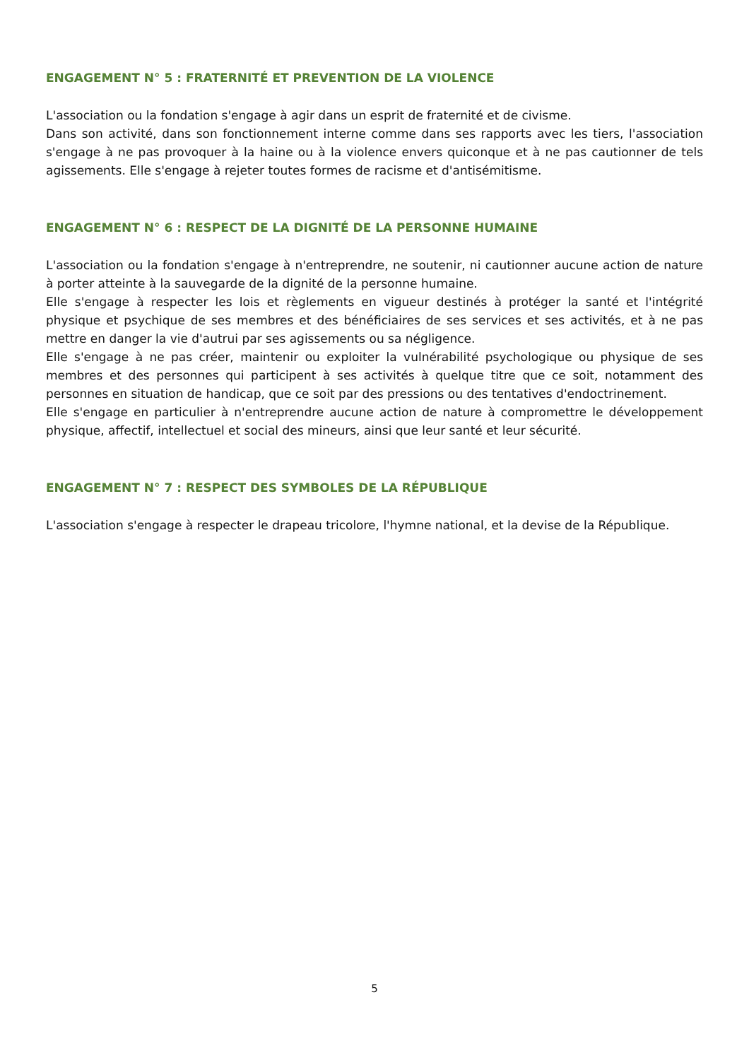ENGAGEMENT N° 5 : FRATERNITÉ ET PREVENTION DE LA VIOLENCE
L'association ou la fondation s'engage à agir dans un esprit de fraternité et de civisme.
Dans son activité, dans son fonctionnement interne comme dans ses rapports avec les tiers, l'association s'engage à ne pas provoquer à la haine ou à la violence envers quiconque et à ne pas cautionner de tels agissements. Elle s'engage à rejeter toutes formes de racisme et d'antisémitisme.
ENGAGEMENT N° 6 : RESPECT DE LA DIGNITÉ DE LA PERSONNE HUMAINE
L'association ou la fondation s'engage à n'entreprendre, ne soutenir, ni cautionner aucune action de nature à porter atteinte à la sauvegarde de la dignité de la personne humaine.
Elle s'engage à respecter les lois et règlements en vigueur destinés à protéger la santé et l'intégrité physique et psychique de ses membres et des bénéficiaires de ses services et ses activités, et à ne pas mettre en danger la vie d'autrui par ses agissements ou sa négligence.
Elle s'engage à ne pas créer, maintenir ou exploiter la vulnérabilité psychologique ou physique de ses membres et des personnes qui participent à ses activités à quelque titre que ce soit, notamment des personnes en situation de handicap, que ce soit par des pressions ou des tentatives d'endoctrinement.
Elle s'engage en particulier à n'entreprendre aucune action de nature à compromettre le développement physique, affectif, intellectuel et social des mineurs, ainsi que leur santé et leur sécurité.
ENGAGEMENT N° 7 : RESPECT DES SYMBOLES DE LA RÉPUBLIQUE
L'association s'engage à respecter le drapeau tricolore, l'hymne national, et la devise de la République.
5